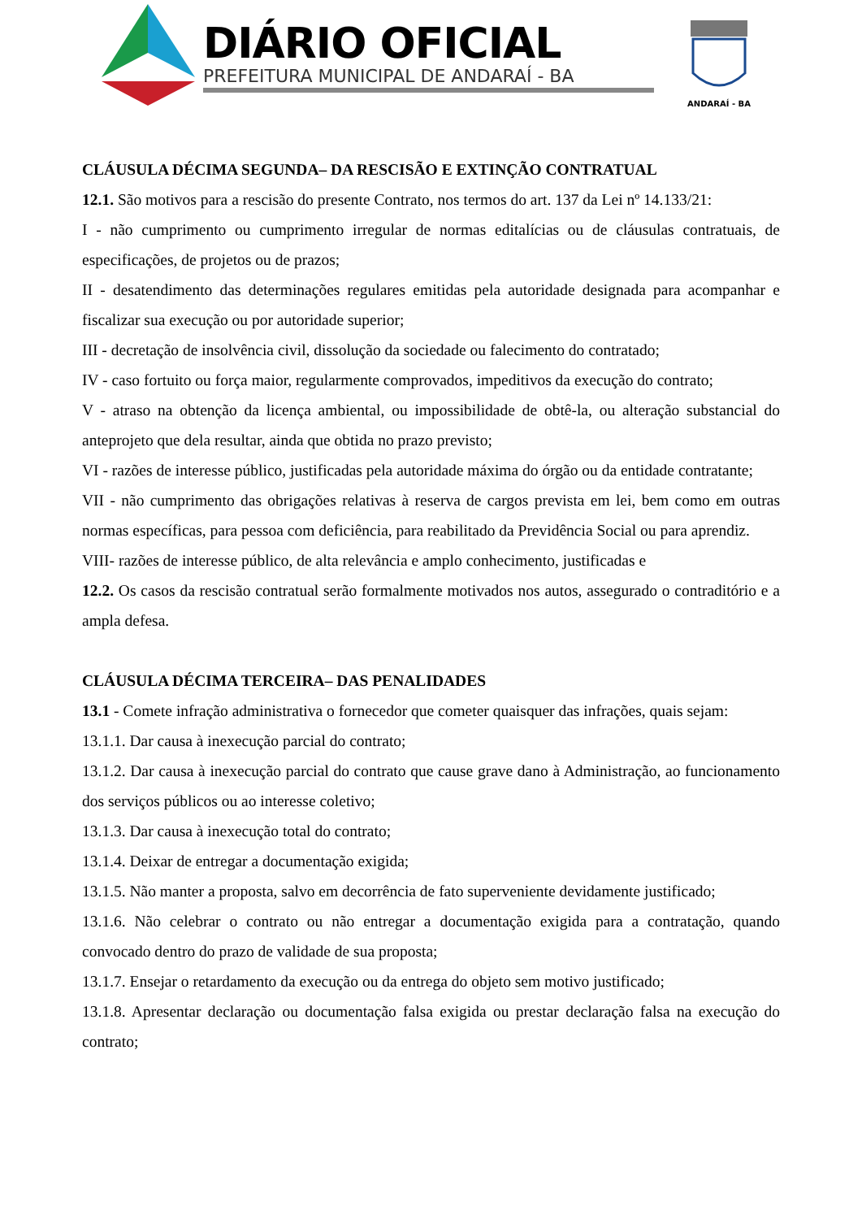DIÁRIO OFICIAL
PREFEITURA MUNICIPAL DE ANDARAÍ - BA
ANDARAÍ - BA
CLÁUSULA DÉCIMA SEGUNDA– DA RESCISÃO E EXTINÇÃO CONTRATUAL
12.1. São motivos para a rescisão do presente Contrato, nos termos do art. 137 da Lei nº 14.133/21:
I - não cumprimento ou cumprimento irregular de normas editalícias ou de cláusulas contratuais, de especificações, de projetos ou de prazos;
II - desatendimento das determinações regulares emitidas pela autoridade designada para acompanhar e fiscalizar sua execução ou por autoridade superior;
III - decretação de insolvência civil, dissolução da sociedade ou falecimento do contratado;
IV - caso fortuito ou força maior, regularmente comprovados, impeditivos da execução do contrato;
V - atraso na obtenção da licença ambiental, ou impossibilidade de obtê-la, ou alteração substancial do anteprojeto que dela resultar, ainda que obtida no prazo previsto;
VI - razões de interesse público, justificadas pela autoridade máxima do órgão ou da entidade contratante;
VII - não cumprimento das obrigações relativas à reserva de cargos prevista em lei, bem como em outras normas específicas, para pessoa com deficiência, para reabilitado da Previdência Social ou para aprendiz.
VIII- razões de interesse público, de alta relevância e amplo conhecimento, justificadas e
12.2. Os casos da rescisão contratual serão formalmente motivados nos autos, assegurado o contraditório e a ampla defesa.
CLÁUSULA DÉCIMA TERCEIRA– DAS PENALIDADES
13.1 - Comete infração administrativa o fornecedor que cometer quaisquer das infrações, quais sejam:
13.1.1. Dar causa à inexecução parcial do contrato;
13.1.2. Dar causa à inexecução parcial do contrato que cause grave dano à Administração, ao funcionamento dos serviços públicos ou ao interesse coletivo;
13.1.3. Dar causa à inexecução total do contrato;
13.1.4. Deixar de entregar a documentação exigida;
13.1.5. Não manter a proposta, salvo em decorrência de fato superveniente devidamente justificado;
13.1.6. Não celebrar o contrato ou não entregar a documentação exigida para a contratação, quando convocado dentro do prazo de validade de sua proposta;
13.1.7. Ensejar o retardamento da execução ou da entrega do objeto sem motivo justificado;
13.1.8. Apresentar declaração ou documentação falsa exigida ou prestar declaração falsa na execução do contrato;